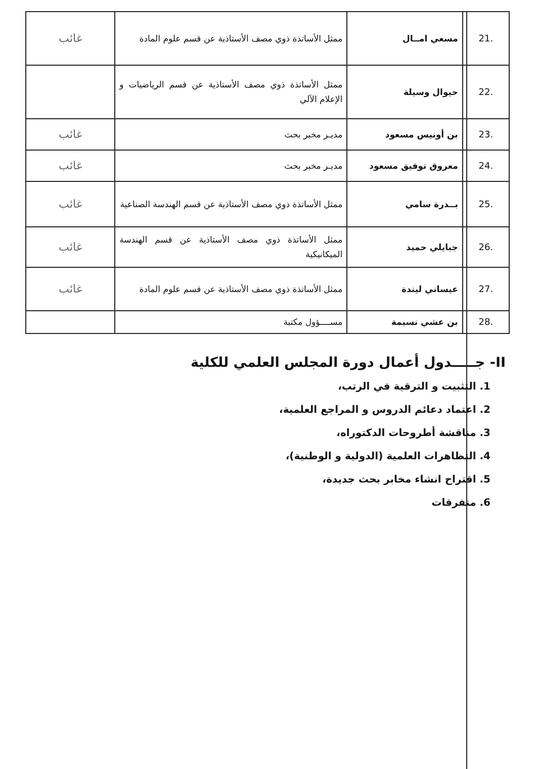| .21 | مسعي امــال | ممثل الأساتذة ذوي مصف الأستاذية عن قسم علوم المادة | غائب |
| .22 | حيوال وسيلة | ممثل الأساتذة ذوي مصف الأستاذية عن قسم الرياضيات و الإعلام الآلي | |
| .23 | بن أونيس مسعود | مديـر مخبر بحث | غائب |
| .24 | معروق توفيق مسعود | مديـر مخبر بحث | غائب |
| .25 | بــدرة سامي | ممثل الأساتذة ذوي مصف الأستاذية عن قسم الهندسة الصناعية | غائب |
| .26 | جبايلي حميد | ممثل الأساتذة ذوي مصف الأستاذية عن قسم الهندسة الميكانيكية | غائب |
| .27 | عيساني ليندة | ممثل الأساتذة ذوي مصف الأستاذية عن قسم علوم المادة | غائب |
| .28 | بن عشي نسيمة | مســــؤول مكتبة | |
II- جـــــدول أعمال دورة المجلس العلمي للكلية
1. التثبيت و الترقية في الرتب،
2. اعتماد دعائم الدروس و المراجع العلمية،
3. مناقشة أطروحات الدكتوراه،
4. التظاهرات العلمية (الدولية و الوطنية)،
5. اقتراح انشاء مخابر بحث جديدة،
6. متفرقات